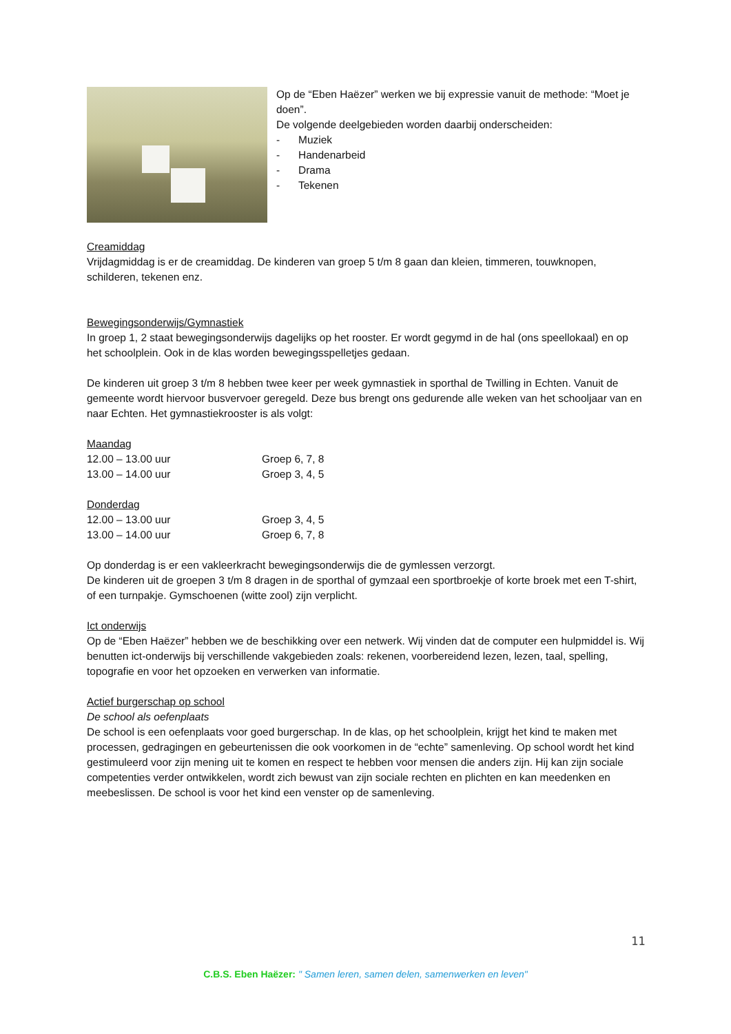Op de “Eben Haëzer” werken we bij expressie vanuit de methode: “Moet je doen”.
De volgende deelgebieden worden daarbij onderscheiden:
- Muziek
- Handenarbeid
- Drama
- Tekenen
Creamiddag
Vrijdagmiddag is er de creamiddag. De kinderen van groep 5 t/m 8 gaan dan kleien, timmeren, touwknopen, schilderen, tekenen enz.
Bewegingsonderwijs/Gymnastiek
In groep 1, 2 staat bewegingsonderwijs dagelijks op het rooster. Er wordt gegymd in de hal (ons speellokaal) en op het schoolplein. Ook in de klas worden bewegingsspelletjes gedaan.
De kinderen uit groep 3 t/m 8 hebben twee keer per week gymnastiek in sporthal de Twilling in Echten. Vanuit de gemeente wordt hiervoor busvervoer geregeld. Deze bus brengt ons gedurende alle weken van het schooljaar van en naar Echten. Het gymnastiekrooster is als volgt:
Maandag
12.00 – 13.00 uur Groep 6, 7, 8
13.00 – 14.00 uur Groep 3, 4, 5
Donderdag
12.00 – 13.00 uur Groep 3, 4, 5
13.00 – 14.00 uur Groep 6, 7, 8
Op donderdag is er een vakleerkracht bewegingsonderwijs die de gymlessen verzorgt.
De kinderen uit de groepen 3 t/m 8 dragen in de sporthal of gymzaal een sportbroekje of korte broek met een T-shirt, of een turnpakje. Gymschoenen (witte zool) zijn verplicht.
Ict onderwijs
Op de “Eben Haëzer” hebben we de beschikking over een netwerk. Wij vinden dat de computer een hulpmiddel is. Wij benutten ict-onderwijs bij verschillende vakgebieden zoals: rekenen, voorbereidend lezen, lezen, taal, spelling, topografie en voor het opzoeken en verwerken van informatie.
Actief burgerschap op school
De school als oefenplaats
De school is een oefenplaats voor goed burgerschap. In de klas, op het schoolplein, krijgt het kind te maken met processen, gedragingen en gebeurtenissen die ook voorkomen in de “echte” samenleving. Op school wordt het kind gestimuleerd voor zijn mening uit te komen en respect te hebben voor mensen die anders zijn. Hij kan zijn sociale competenties verder ontwikkelen, wordt zich bewust van zijn sociale rechten en plichten en kan meedenken en meebeslissen. De school is voor het kind een venster op de samenleving.
11
C.B.S. Eben Haëzer: " Samen leren, samen delen, samenwerken en leven"